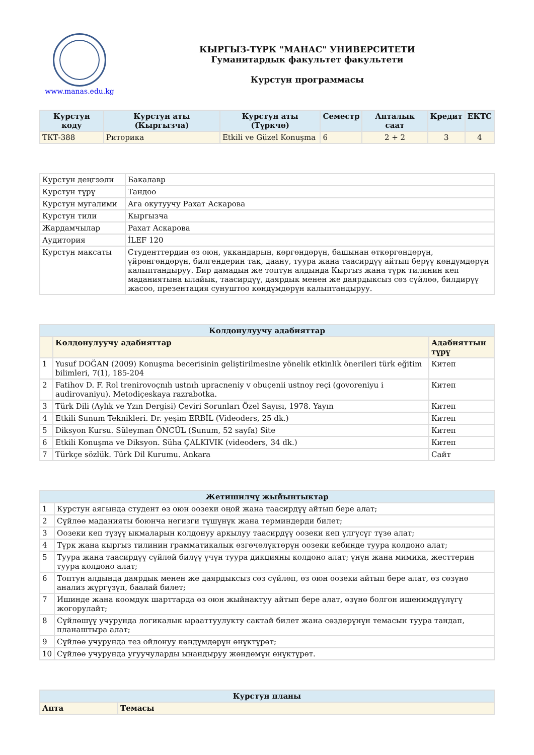www.manas.edu.kg
КЫРГЫЗ-ТҮРК "МАНАС" УНИВЕРСИТЕТИ
Гуманитардык факультет факультети
Курстун программасы
| Курстун коду | Курстун аты (Кыргызча) | Курстун аты (Түркчө) | Семестр | Апталык саат | Кредит | ЕКТС |
| --- | --- | --- | --- | --- | --- | --- |
| ТКТ-388 | Риторика | Etkili ve Güzel Konuşma | 6 | 2 + 2 | 3 | 4 |
| Курстун деңгээли | Бакалавр |
| Курстун түрү | Тандоо |
| Курстун мугалими | Ага окутуучу Рахат Аскарова |
| Курстун тили | Кыргызча |
| Жардамчылар | Рахат Аскарова |
| Аудитория | İLEF 120 |
| Курстун максаты | Студенттердин өз оюн, уккандарын, көргөндөрүн, башынан өткөргөндөрүн, үйрөнгөндөрүн, билгендерин так, даану, туура жана таасирдүү айтып берүү көндүмдөрүн калыптандыруу. Бир дамадын же топтун алдында Кыргыз жана түрк тилинин кеп маданиятына ылайык, таасирдүү, даярдык менен же даярдыксыз сөз сүйлөө, билдирүү жасоо, презентация сунуштоо көндүмдөрүн калыптандыруу. |
| Колдонулуучу адабияттар | | |
| --- | --- | --- |
| | Колдонулуучу адабияттар | Адабияттын түрү |
| 1 | Yusuf DOĞAN (2009) Konuşma becerisinin geliştirilmesine yönelik etkinlik önerileri türk eğitim bilimleri, 7(1), 185-204 | Китеп |
| 2 | Fatihov D. F. Rol trenirovoçnıh ustnıh upracneniy v obuçenii ustnoy reçi (govoreniyu i audirovaniyu). Metodiçeskaya razrabotka. | Китеп |
| 3 | Türk Dili (Aylık ve Yzın Dergisi) Çeviri Sorunları Özel Sayısı, 1978. Yayın | Китеп |
| 4 | Etkili Sunum Teknikleri. Dr. yeşim ERBİL (Videoders, 25 dk.) | Китеп |
| 5 | Diksyon Kursu. Süleyman ÖNCÜL (Sunum, 52 sayfa) Site | Китеп |
| 6 | Etkili Konuşma ve Diksyon. Süha ÇALKIVIK (videoders, 34 dk.) | Китеп |
| 7 | Türkçe sözlük. Türk Dil Kurumu. Ankara | Сайт |
| Жетишилчү жыйынтыктар | |
| --- | --- |
| 1 | Курстун аягында студент өз оюн оозеки оңой жана таасирдүү айтып бере алат; |
| 2 | Сүйлөө маданияты боюнча негизги түшүнүк жана терминдерди билет; |
| 3 | Оозеки кеп түзүү ыкмаларын колдонуу аркылуу таасирдүү оозеки кеп үлгүсүг түзө алат; |
| 4 | Түрк жана кыргыз тилинин грамматикалык өзгөчөлүктөрүн оозеки кебинде туура колдоно алат; |
| 5 | Туура жана таасирдүү сүйлөй билүү үчүн туура дикцияны колдоно алат; үнүн жана мимика, жесттерин туура колдоно алат; |
| 6 | Топтун алдында даярдык менен же даярдыксыз сөз сүйлөп, өз оюн оозеки айтып бере алат, өз сөзүнө анализ жүргүзүп, баалай билет; |
| 7 | Ишинде жана коомдук шарттарда өз оюн жыйнактуу айтып бере алат, өзүнө болгон ишенимдүүлүгү жогорулайт; |
| 8 | Сүйлөшүү учурунда логикалык ырааттуулукту сактай билет жана сөздөрүнүн темасын туура тандап, планаштыра алат; |
| 9 | Сүйлөө учурунда тез ойлонуу көндүмдөрүн өнүктүрөт; |
| 10 | Сүйлөө учурунда угуучуларды ынандыруу жөндөмүн өнүктүрөт. |
| Курстун планы | |
| --- | --- |
| Апта | Темасы |